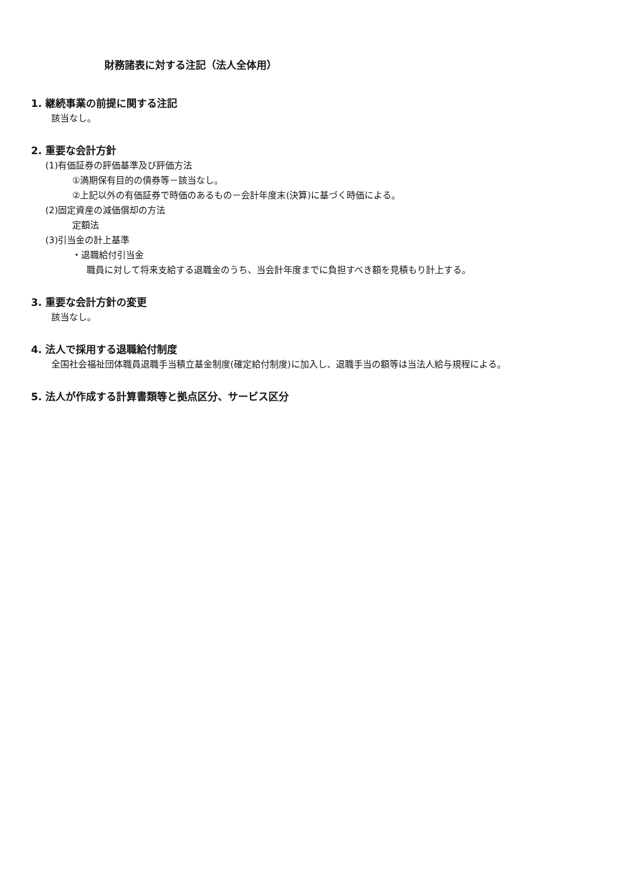財務諸表に対する注記（法人全体用）
1. 継続事業の前提に関する注記
該当なし。
2. 重要な会計方針
(1)有価証券の評価基準及び評価方法
①満期保有目的の債券等－該当なし。
②上記以外の有価証券で時価のあるもの－会計年度末(決算)に基づく時価による。
(2)固定資産の減価償却の方法
定額法
(3)引当金の計上基準
・退職給付引当金
職員に対して将来支給する退職金のうち、当会計年度までに負担すべき額を見積もり計上する。
3. 重要な会計方針の変更
該当なし。
4. 法人で採用する退職給付制度
全国社会福祉団体職員退職手当積立基金制度(確定給付制度)に加入し、退職手当の額等は当法人給与規程による。
5. 法人が作成する計算書類等と拠点区分、サービス区分